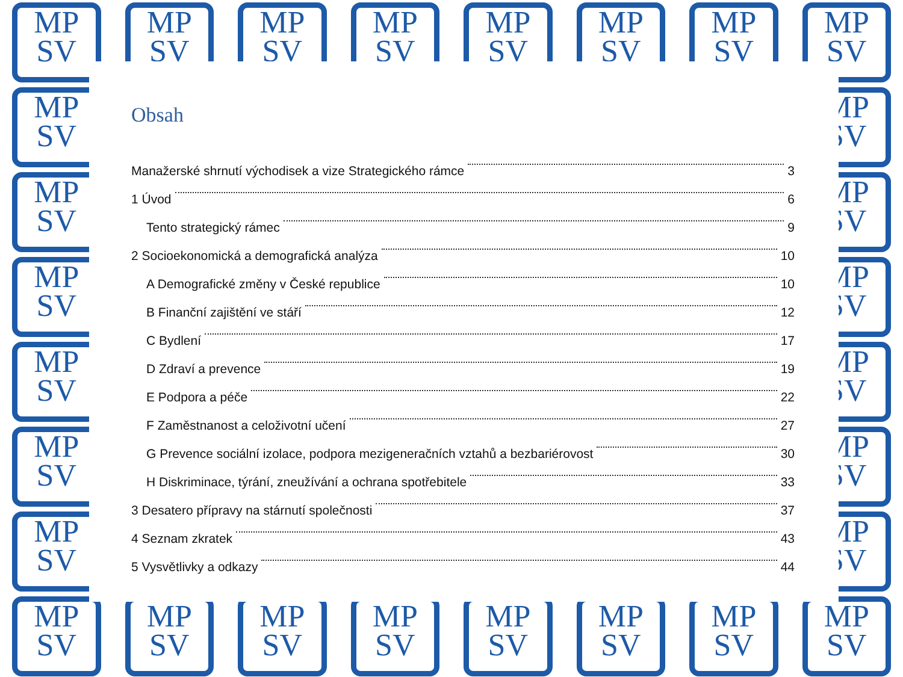MP
SV
MP
SV
MP
SV
MP
SV
MP
SV
MP
SV
MP
SV
MP
SV
MP
SV
MP
SV
MP
SV
MP
SV
MP
SV
MP
SV
MP
SV
MP
SV
MP
SV
MP
SV
MP
SV
MP
SV
MP
SV
MP
SV
MP
SV
MP
SV
MP
SV
MP
SV
MP
SV
MP
SV
Obsah
Manažerské shrnutí východisek a vize Strategického rámce 3
1 Úvod 6
Tento strategický rámec 9
2 Socioekonomická a demografická analýza 10
A Demografické změny v České republice 10
B Finanční zajištění ve stáří 12
C Bydlení 17
D Zdraví a prevence 19
E Podpora a péče 22
F Zaměstnanost a celoživotní učení 27
G Prevence sociální izolace, podpora mezigeneračních vztahů a bezbariérovost 30
H Diskriminace, týrání, zneužívání a ochrana spotřebitele 33
3 Desatero přípravy na stárnutí společnosti 37
4 Seznam zkratek 43
5 Vysvětlivky a odkazy 44